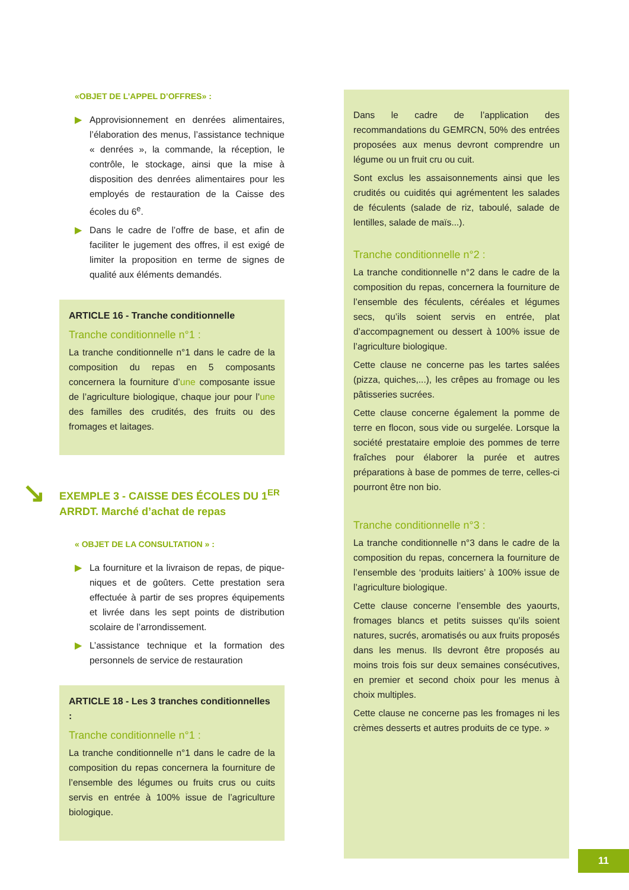«OBJET DE L’APPEL D’OFFRES» :
▶ Approvisionnement en denrées alimentaires, l’élaboration des menus, l’assistance technique « denrées », la commande, la réception, le contrôle, le stockage, ainsi que la mise à disposition des denrées alimentaires pour les employés de restauration de la Caisse des écoles du 6<sup>e</sup>.
▶ Dans le cadre de l’offre de base, et afin de faciliter le jugement des offres, il est exigé de limiter la proposition en terme de signes de qualité aux éléments demandés.
ARTICLE 16 - Tranche conditionnelle
Tranche conditionnelle n°1 :
La tranche conditionnelle n°1 dans le cadre de la composition du repas en 5 composants concernera la fourniture d’une composante issue de l’agriculture biologique, chaque jour pour l’une des familles des crudités, des fruits ou des fromages et laitages.
↘ EXEMPLE 3 - CAISSE DES ÉCOLES DU 1<sup>ER</sup> ARRDT. Marché d’achat de repas
« OBJET DE LA CONSULTATION » :
▶ La fourniture et la livraison de repas, de pique-niques et de goûters. Cette prestation sera effectuée à partir de ses propres équipements et livrée dans les sept points de distribution scolaire de l’arrondissement.
▶ L’assistance technique et la formation des personnels de service de restauration
ARTICLE 18 - Les 3 tranches conditionnelles :
Tranche conditionnelle n°1 :
La tranche conditionnelle n°1 dans le cadre de la composition du repas concernera la fourniture de l’ensemble des légumes ou fruits crus ou cuits servis en entrée à 100% issue de l’agriculture biologique.
Dans le cadre de l’application des recommandations du GEMRCN, 50% des entrées proposées aux menus devront comprendre un légume ou un fruit cru ou cuit.
Sont exclus les assaisonnements ainsi que les crudités ou cuidités qui agrémentent les salades de féculents (salade de riz, taboulé, salade de lentilles, salade de maïs...).
Tranche conditionnelle n°2 :
La tranche conditionnelle n°2 dans le cadre de la composition du repas, concernera la fourniture de l’ensemble des féculents, céréales et légumes secs, qu’ils soient servis en entrée, plat d’accompagnement ou dessert à 100% issue de l’agriculture biologique.
Cette clause ne concerne pas les tartes salées (pizza, quiches,...), les crêpes au fromage ou les pâtisseries sucrées.
Cette clause concerne également la pomme de terre en flocon, sous vide ou surgelée. Lorsque la société prestataire emploie des pommes de terre fraîches pour élaborer la purée et autres préparations à base de pommes de terre, celles-ci pourront être non bio.
Tranche conditionnelle n°3 :
La tranche conditionnelle n°3 dans le cadre de la composition du repas, concernera la fourniture de l’ensemble des ‘produits laitiers’ à 100% issue de l’agriculture biologique.
Cette clause concerne l’ensemble des yaourts, fromages blancs et petits suisses qu’ils soient natures, sucrés, aromatisés ou aux fruits proposés dans les menus. Ils devront être proposés au moins trois fois sur deux semaines consécutives, en premier et second choix pour les menus à choix multiples.
Cette clause ne concerne pas les fromages ni les crèmes desserts et autres produits de ce type. »
11